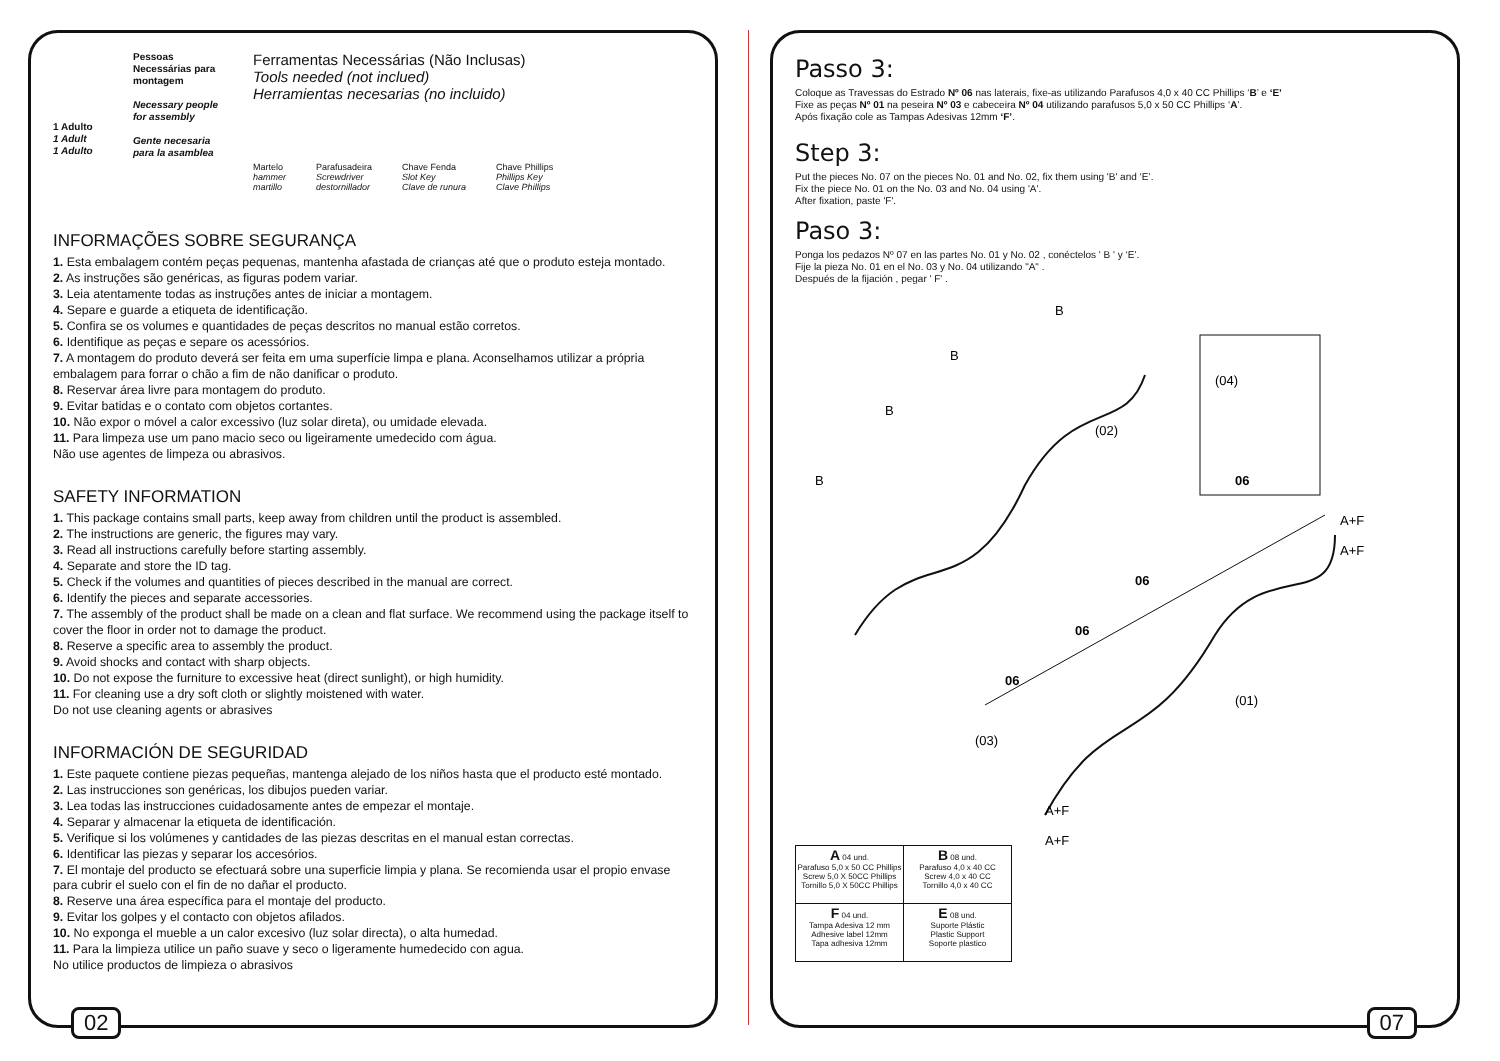1 Adulto
1 Adult
1 Adulto
Pessoas Necessárias para montagem
Necessary people for assembly
Gente necesaria para la asamblea
Ferramentas Necessárias (Não Inclusas)
Tools needed (not inclued)
Herramientas necesarias (no incluido)
Martelo
hammer
martillo
Parafusadeira
Screwdriver
destornillador
Chave Fenda
Slot Key
Clave de runura
Chave Phillips
Phillips Key
Clave Phillips
INFORMAÇÕES SOBRE SEGURANÇA
1. Esta embalagem contém peças pequenas, mantenha afastada de crianças até que o produto esteja montado.
2. As instruções são genéricas, as figuras podem variar.
3. Leia atentamente todas as instruções antes de iniciar a montagem.
4. Separe e guarde a etiqueta de identificação.
5. Confira se os volumes e quantidades de peças descritos no manual estão corretos.
6. Identifique as peças e separe os acessórios.
7. A montagem do produto deverá ser feita em uma superfície limpa e plana. Aconselhamos utilizar a própria embalagem para forrar o chão a fim de não danificar o produto.
8. Reservar área livre para montagem do produto.
9. Evitar batidas e o contato com objetos cortantes.
10. Não expor o móvel a calor excessivo (luz solar direta), ou umidade elevada.
11. Para limpeza use um pano macio seco ou ligeiramente umedecido com água.
Não use agentes de limpeza ou abrasivos.
SAFETY INFORMATION
1. This package contains small parts, keep away from children until the product is assembled.
2. The instructions are generic, the figures may vary.
3. Read all instructions carefully before starting assembly.
4. Separate and store the ID tag.
5. Check if the volumes and quantities of pieces described in the manual are correct.
6. Identify the pieces and separate accessories.
7. The assembly of the product shall be made on a clean and flat surface. We recommend using the package itself to cover the floor in order not to damage the product.
8. Reserve a specific area to assembly the product.
9. Avoid shocks and contact with sharp objects.
10. Do not expose the furniture to excessive heat (direct sunlight), or high humidity.
11. For cleaning use a dry soft cloth or slightly moistened with water.
Do not use cleaning agents or abrasives
INFORMACIÓN DE SEGURIDAD
1. Este paquete contiene piezas pequeñas, mantenga alejado de los niños hasta que el producto esté montado.
2. Las instrucciones son genéricas, los dibujos pueden variar.
3. Lea todas las instrucciones cuidadosamente antes de empezar el montaje.
4. Separar y almacenar la etiqueta de identificación.
5. Verifique si los volúmenes y cantidades de las piezas descritas en el manual estan correctas.
6. Identificar las piezas y separar los accesórios.
7. El montaje del producto se efectuará sobre una superficie limpia y plana. Se recomienda usar el propio envase para cubrir el suelo con el fin de no dañar el producto.
8. Reserve una área específica para el montaje del producto.
9. Evitar los golpes y el contacto con objetos afilados.
10. No exponga el mueble a un calor excesivo (luz solar directa), o alta humedad.
11. Para la limpieza utilice un paño suave y seco o ligeramente humedecido con agua.
No utilice productos de limpieza o abrasivos
02
Passo 3:
Coloque as Travessas do Estrado Nº 06 nas laterais, fixe-as utilizando Parafusos 4,0 x 40 CC Phillips ‘B’ e ‘E’
Fixe as peças Nº 01 na peseira Nº 03 e cabeceira Nº 04 utilizando parafusos 5,0 x 50 CC Phillips ‘A’.
Após fixação cole as Tampas Adesivas 12mm ‘F’.
Step 3:
Put the pieces No. 07 on the pieces No. 01 and No. 02, fix them using 'B' and ‘E’.
Fix the piece No. 01 on the No. 03 and No. 04 using 'A'.
After fixation, paste 'F'.
Paso 3:
Ponga los pedazos Nº 07 en las partes No. 01 y No. 02 , conéctelos ' B ' y ‘E’.
Fije la pieza No. 01 en el No. 03 y No. 04 utilizando "A" .
Después de la fijación , pegar ' F' .
(02)
(04)
(03)
(01)
06
06
06
06
B
B
B
B
A+F
A+F
A+F
A+F
| A 04 und. Parafuso 5,0 x 50 CC Phillips Screw 5,0 X 50CC Phillips Tornillo 5,0 X 50CC Phillips | B 08 und. Parafuso 4,0 x 40 CC Screw 4,0 x 40 CC Tornillo 4,0 x 40 CC |
| F 04 und. Tampa Adesiva 12 mm Adhesive label 12mm Tapa adhesiva 12mm | E 08 und. Suporte Plástic Plastic Support Soporte plastico |
07